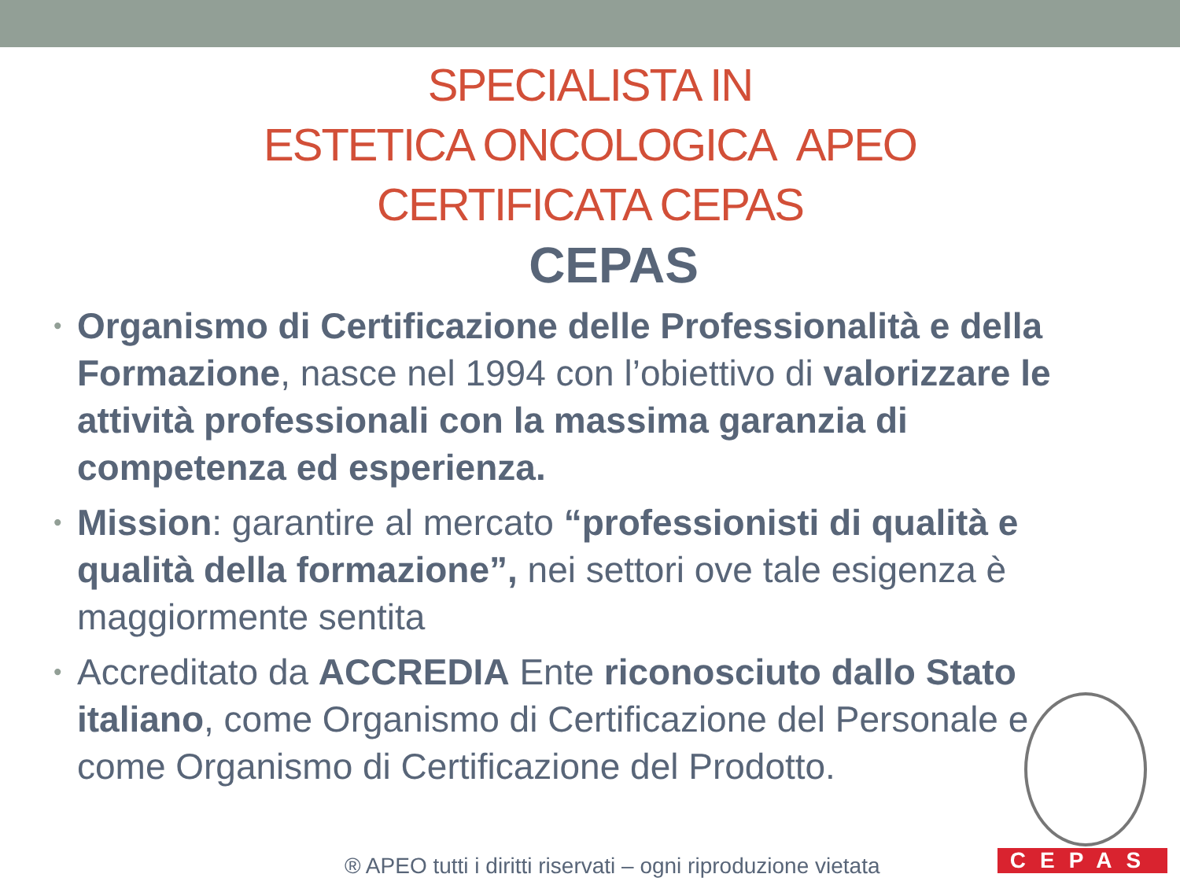SPECIALISTA IN
ESTETICA ONCOLOGICA APEO
CERTIFICATA CEPAS
CEPAS
• Organismo di Certificazione delle Professionalità e della Formazione, nasce nel 1994 con l’obiettivo di valorizzare le attività professionali con la massima garanzia di competenza ed esperienza.
• Mission: garantire al mercato “professionisti di qualità e qualità della formazione”, nei settori ove tale esigenza è maggiormente sentita
• Accreditato da ACCREDIA Ente riconosciuto dallo Stato italiano, come Organismo di Certificazione del Personale e come Organismo di Certificazione del Prodotto.
® APEO tutti i diritti riservati – ogni riproduzione vietata
CEPAS